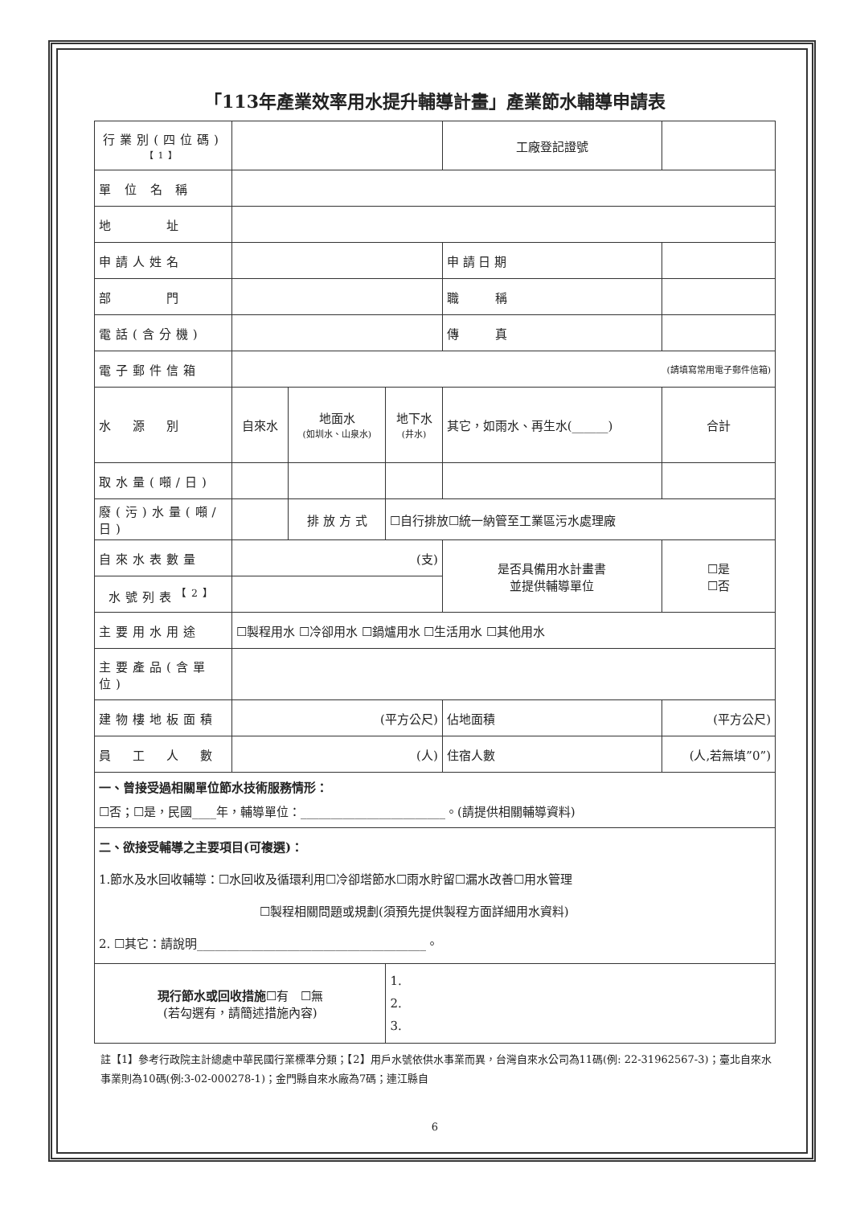「113年產業效率用水提升輔導計畫」產業節水輔導申請表
| 行業別(四位碼) 【1】 | | | | 工廠登記證號 | | | |
| 單 位 名 稱 | | | | | | | |
| 地 址 | | | | | | | |
| 申請人姓名 | | | | 申 請 日 期 | | | |
| 部 門 | | | | 職 稱 | | | |
| 電話(含分機) | | | | 傳 真 | | | |
| 電子郵件信箱 | (請填寫常用電子郵件信箱) | | | | | | |
| 水 源 別 | 自來水 | 地面水 (如圳水、山泉水) | 地下水 (井水) | 其它，如雨水、再生水(______) | | 合計 | |
| 取水量(噸/日) | | | | | | | |
| 廢(污)水量(噸/日) | | 排 放 方 式 | ☐自行排放☐統一納管至工業區污水處理廠 | | | | |
| 自來水表數量 | (支) | | | 是否具備用水計畫書 並提供輔導單位 | | | ☐是 ☐否 |
| 水號列表<sup>【2】</sup> | | | | | | | |
| 主要用水用途 | ☐製程用水 ☐冷卻用水 ☐鍋爐用水 ☐生活用水 ☐其他用水 | | | | | | |
| 主要產品(含單位) | | | | | | | |
| 建物樓地板面積 | (平方公尺) | | | 佔地面積 | (平方公尺) | | |
| 員 工 人 數 | (人) | | | 住宿人數 | (人,若無填”0”) | | |
| 一、曾接受過相關單位節水技術服務情形： ☐否；☐是，民國____年，輔導單位：________________________。(請提供相關輔導資料) | | | | | | | |
| 二、欲接受輔導之主要項目(可複選)： 1.節水及水回收輔導：☐水回收及循環利用☐冷卻塔節水☐雨水貯留☐漏水改善☐用水管理 ☐製程相關問題或規劃(須預先提供製程方面詳細用水資料) 2. ☐其它：請說明______________________________________。 | | | | | | | |
| 現行節水或回收措施 ☐有 ☐無 (若勾選有，請簡述措施內容) | | | 1. 2. 3. | | | | |
註【1】參考行政院主計總處中華民國行業標準分類；【2】用戶水號依供水事業而異，台灣自來水公司為11碼(例: 22-31962567-3)；臺北自來水事業則為10碼(例:3-02-000278-1)；金門縣自來水廠為7碼；連江縣自
6